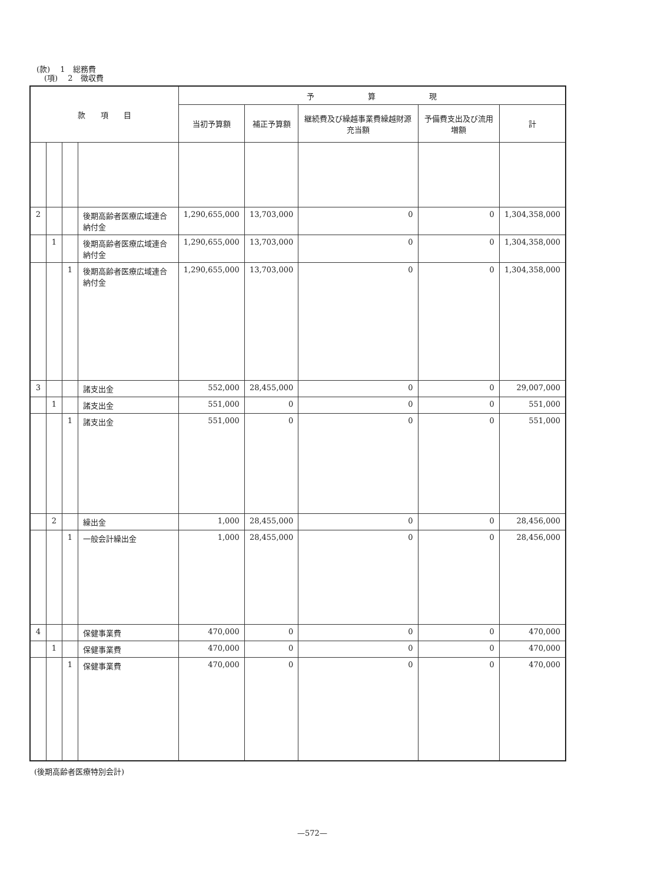(款)　 1　総務費
　(項)　 2　徴収費
| 款 項 目 | | | | 予 算 現 | | | | |
| --- | --- | --- | --- | --- | --- | --- | --- | --- |
| | | | | 当初予算額 | 補正予算額 | 継続費及び繰越事業費繰越財源充当額 | 予備費支出及び流用増額 | 計 |
| 2 | | | 後期高齢者医療広域連合納付金 | 1,290,655,000 | 13,703,000 | 0 | 0 | 1,304,358,000 |
| | 1 | | 後期高齢者医療広域連合納付金 | 1,290,655,000 | 13,703,000 | 0 | 0 | 1,304,358,000 |
| | | 1 | 後期高齢者医療広域連合納付金 | 1,290,655,000 | 13,703,000 | 0 | 0 | 1,304,358,000 |
| 3 | | | 諸支出金 | 552,000 | 28,455,000 | 0 | 0 | 29,007,000 |
| | 1 | | 諸支出金 | 551,000 | 0 | 0 | 0 | 551,000 |
| | | 1 | 諸支出金 | 551,000 | 0 | 0 | 0 | 551,000 |
| | 2 | | 繰出金 | 1,000 | 28,455,000 | 0 | 0 | 28,456,000 |
| | | 1 | 一般会計繰出金 | 1,000 | 28,455,000 | 0 | 0 | 28,456,000 |
| 4 | | | 保健事業費 | 470,000 | 0 | 0 | 0 | 470,000 |
| | 1 | | 保健事業費 | 470,000 | 0 | 0 | 0 | 470,000 |
| | | 1 | 保健事業費 | 470,000 | 0 | 0 | 0 | 470,000 |
(後期高齢者医療特別会計)
—572—